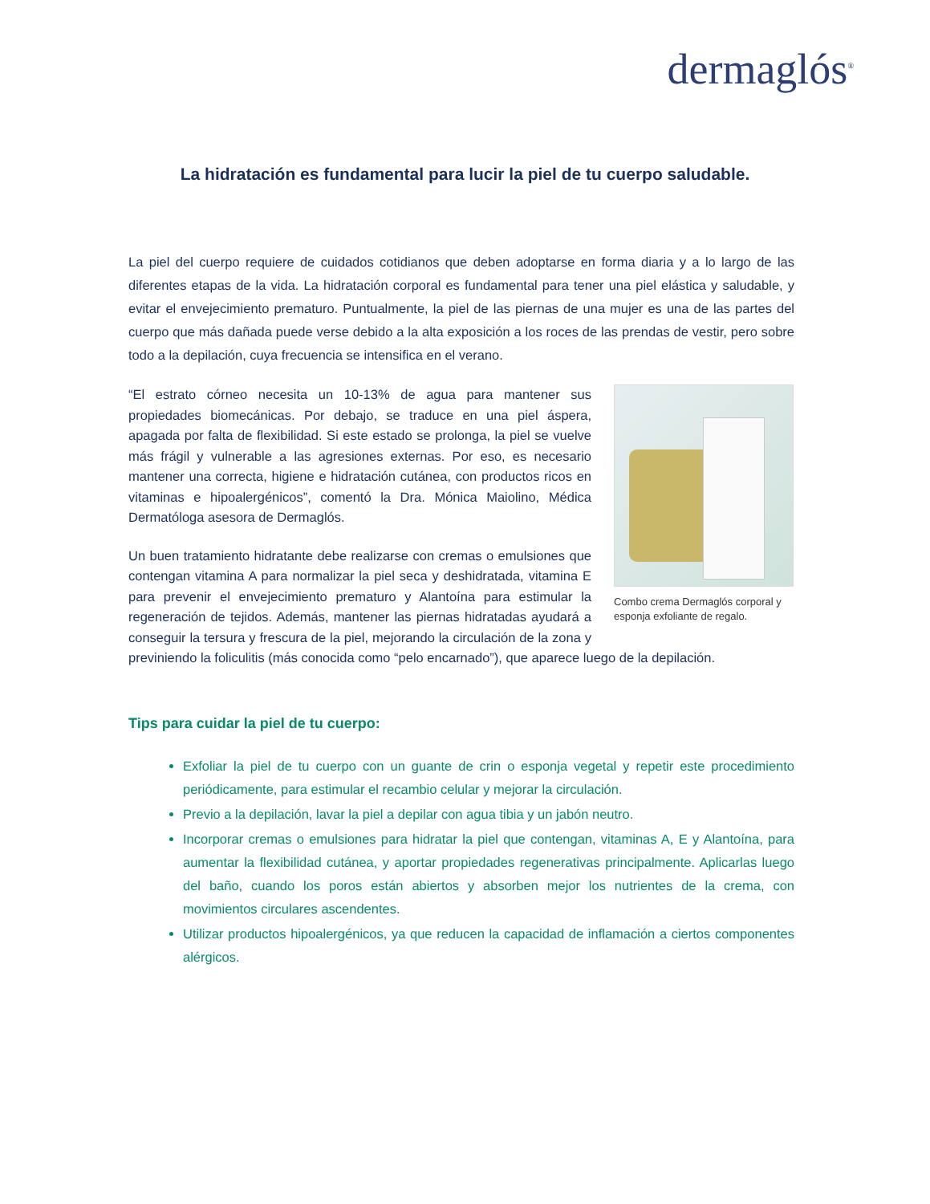dermaglós<sup>®</sup>
La hidratación es fundamental para lucir la piel de tu cuerpo saludable.
La piel del cuerpo requiere de cuidados cotidianos que deben adoptarse en forma diaria y a lo largo de las diferentes etapas de la vida. La hidratación corporal es fundamental para tener una piel elástica y saludable, y evitar el envejecimiento prematuro. Puntualmente, la piel de las piernas de una mujer es una de las partes del cuerpo que más dañada puede verse debido a la alta exposición a los roces de las prendas de vestir, pero sobre todo a la depilación, cuya frecuencia se intensifica en el verano.
Combo crema Dermaglós corporal y esponja exfoliante de regalo.
“El estrato córneo necesita un 10-13% de agua para mantener sus propiedades biomecánicas. Por debajo, se traduce en una piel áspera, apagada por falta de flexibilidad. Si este estado se prolonga, la piel se vuelve más frágil y vulnerable a las agresiones externas. Por eso, es necesario mantener una correcta, higiene e hidratación cutánea, con productos ricos en vitaminas e hipoalergénicos”, comentó la Dra. Mónica Maiolino, Médica Dermatóloga asesora de Dermaglós.
Un buen tratamiento hidratante debe realizarse con cremas o emulsiones que contengan vitamina A para normalizar la piel seca y deshidratada, vitamina E para prevenir el envejecimiento prematuro y Alantoína para estimular la regeneración de tejidos. Además, mantener las piernas hidratadas ayudará a conseguir la tersura y frescura de la piel, mejorando la circulación de la zona y previniendo la foliculitis (más conocida como “pelo encarnado”), que aparece luego de la depilación.
Tips para cuidar la piel de tu cuerpo:
Exfoliar la piel de tu cuerpo con un guante de crin o esponja vegetal y repetir este procedimiento periódicamente, para estimular el recambio celular y mejorar la circulación.
Previo a la depilación, lavar la piel a depilar con agua tibia y un jabón neutro.
Incorporar cremas o emulsiones para hidratar la piel que contengan, vitaminas A, E y Alantoína, para aumentar la flexibilidad cutánea, y aportar propiedades regenerativas principalmente. Aplicarlas luego del baño, cuando los poros están abiertos y absorben mejor los nutrientes de la crema, con movimientos circulares ascendentes.
Utilizar productos hipoalergénicos, ya que reducen la capacidad de inflamación a ciertos componentes alérgicos.